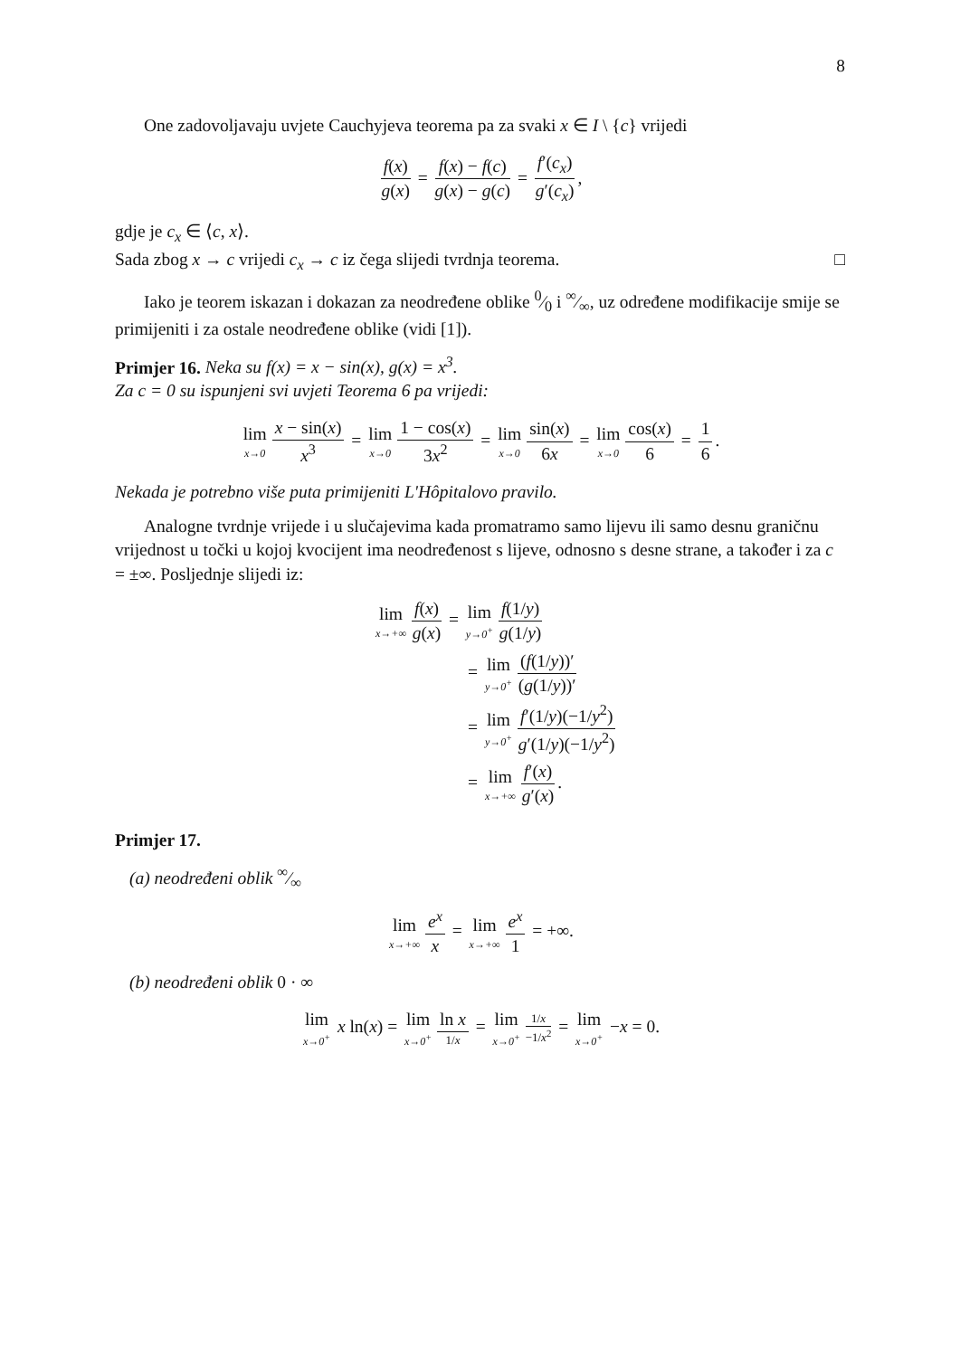8
One zadovoljavaju uvjete Cauchyjeva teorema pa za svaki x ∈ I \ {c} vrijedi
f(x) g(x) = f(x) − f(c) g(x) − g(c) = f′(c<sub>x</sub>) g′(c<sub>x</sub>),
gdje je c<sub>x</sub> ∈ ⟨c, x⟩.
Sada zbog x → c vrijedi c<sub>x</sub> → c iz čega slijedi tvrdnja teorema. □
Iako je teorem iskazan i dokazan za neodređene oblike 0⁄0 i ∞⁄∞, uz određene modifikacije smije se primijeniti i za ostale neodređene oblike (vidi [1]).
Primjer 16. Neka su f(x) = x − sin(x), g(x) = x<sup>3</sup>.
Za c = 0 su ispunjeni svi uvjeti Teorema 6 pa vrijedi:
lim x→0 x − sin(x) x<sup>3</sup> = lim x→0 1 − cos(x) 3x<sup>2</sup> = lim x→0 sin(x) 6x = lim x→0 cos(x) 6 = 1 6.
Nekada je potrebno više puta primijeniti L'Hôpitalovo pravilo.
Analogne tvrdnje vrijede i u slučajevima kada promatramo samo lijevu ili samo desnu graničnu vrijednost u točki u kojoj kvocijent ima neodređenost s lijeve, odnosno s desne strane, a također i za c = ±∞. Posljednje slijedi iz:
lim x→+∞ f(x) g(x) = lim y→0<sup>+</sup> f(1/y) g(1/y)
= lim y→0<sup>+</sup> (f(1/y))′ (g(1/y))′
= lim y→0<sup>+</sup> f′(1/y)(−1/y<sup>2</sup>) g′(1/y)(−1/y<sup>2</sup>)
= lim x→+∞ f′(x) g′(x).
Primjer 17.
(a) neodređeni oblik ∞⁄∞
lim x→+∞ e<sup>x</sup> x = lim x→+∞ e<sup>x</sup> 1 = +∞.
(b) neodređeni oblik 0 · ∞
lim x→0<sup>+</sup> x ln(x) = lim x→0<sup>+</sup> ln x 1/x = lim x→0<sup>+</sup> 1/x −1/x<sup>2</sup> = lim x→0<sup>+</sup> −x = 0.